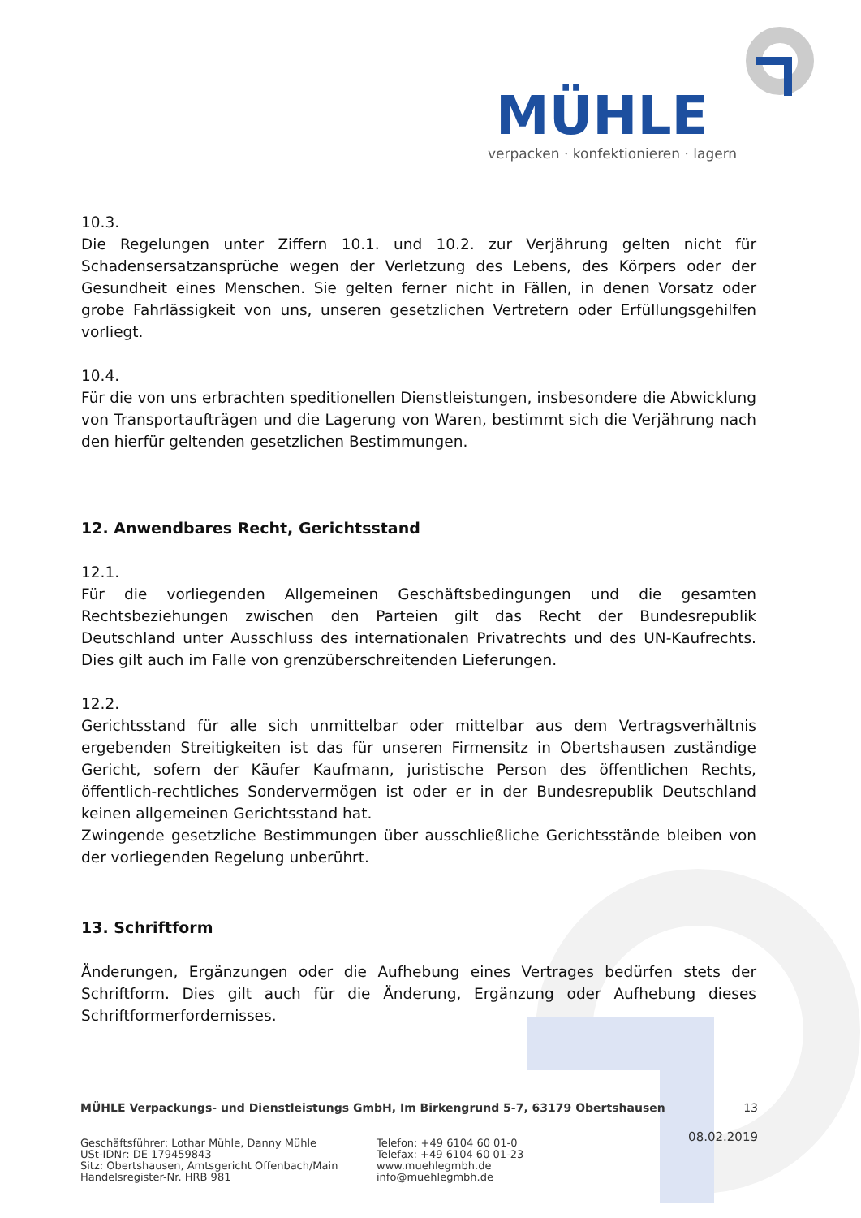MÜHLE
verpacken · konfektionieren · lagern
10.3.
Die Regelungen unter Ziffern 10.1. und 10.2. zur Verjährung gelten nicht für Schadensersatzansprüche wegen der Verletzung des Lebens, des Körpers oder der Gesundheit eines Menschen. Sie gelten ferner nicht in Fällen, in denen Vorsatz oder grobe Fahrlässigkeit von uns, unseren gesetzlichen Vertretern oder Erfüllungsgehilfen vorliegt.
10.4.
Für die von uns erbrachten speditionellen Dienstleistungen, insbesondere die Abwicklung von Transportaufträgen und die Lagerung von Waren, bestimmt sich die Verjährung nach den hierfür geltenden gesetzlichen Bestimmungen.
12. Anwendbares Recht, Gerichtsstand
12.1.
Für die vorliegenden Allgemeinen Geschäftsbedingungen und die gesamten Rechtsbeziehungen zwischen den Parteien gilt das Recht der Bundesrepublik Deutschland unter Ausschluss des internationalen Privatrechts und des UN-Kaufrechts. Dies gilt auch im Falle von grenzüberschreitenden Lieferungen.
12.2.
Gerichtsstand für alle sich unmittelbar oder mittelbar aus dem Vertragsverhältnis ergebenden Streitigkeiten ist das für unseren Firmensitz in Obertshausen zuständige Gericht, sofern der Käufer Kaufmann, juristische Person des öffentlichen Rechts, öffentlich-rechtliches Sondervermögen ist oder er in der Bundesrepublik Deutschland keinen allgemeinen Gerichtsstand hat.
Zwingende gesetzliche Bestimmungen über ausschließliche Gerichtsstände bleiben von der vorliegenden Regelung unberührt.
13. Schriftform
Änderungen, Ergänzungen oder die Aufhebung eines Vertrages bedürfen stets der Schriftform. Dies gilt auch für die Änderung, Ergänzung oder Aufhebung dieses Schriftformerfordernisses.
MÜHLE Verpackungs- und Dienstleistungs GmbH, Im Birkengrund 5-7, 63179 Obertshausen 13
Geschäftsführer: Lothar Mühle, Danny Mühle
USt-IDNr: DE 179459843
Sitz: Obertshausen, Amtsgericht Offenbach/Main
Handelsregister-Nr. HRB 981
Telefon: +49 6104 60 01-0
Telefax: +49 6104 60 01-23
www.muehlegmbh.de
info@muehlegmbh.de
08.02.2019